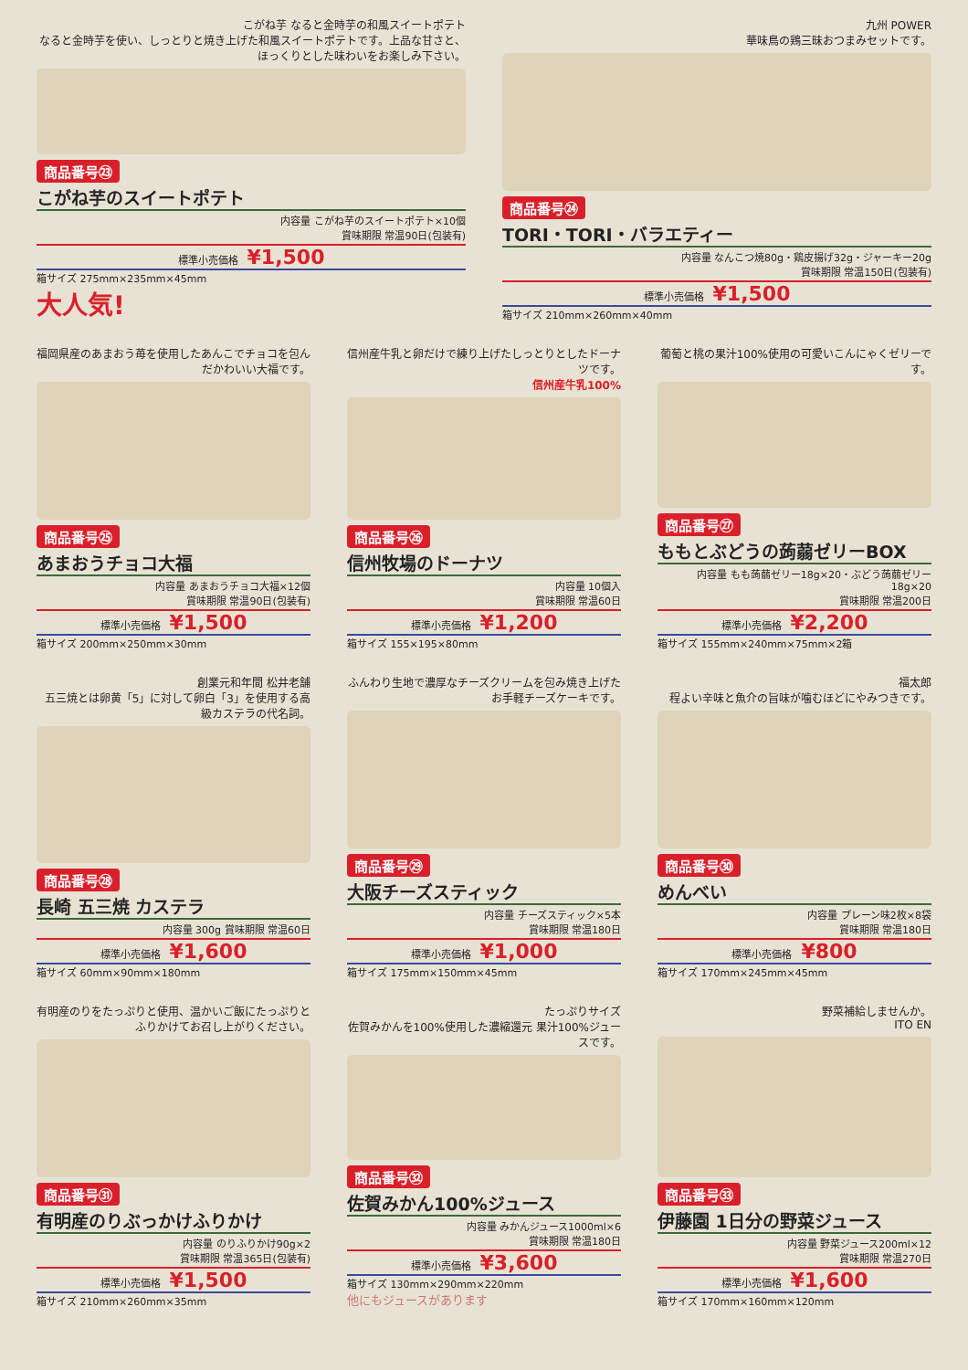こがね芋 なると金時芋の和風スイートポテト
なると金時芋を使い、しっとりと焼き上げた和風スイートポテトです。上品な甘さと、ほっくりとした味わいをお楽しみ下さい。
商品番号㉓
こがね芋のスイートポテト
内容量 こがね芋のスイートポテト×10個
賞味期限 常温90日(包装有)
標準小売価格 ¥1,500
箱サイズ 275mm×235mm×45mm
大人気!
九州 POWER
華味鳥の鶏三昧おつまみセットです。
商品番号㉔
TORI・TORI・バラエティー
内容量 なんこつ焼80g・鶏皮揚げ32g・ジャーキー20g
賞味期限 常温150日(包装有)
標準小売価格 ¥1,500
箱サイズ 210mm×260mm×40mm
福岡県産のあまおう苺を使用したあんこでチョコを包んだかわいい大福です。
商品番号㉕
あまおうチョコ大福
内容量 あまおうチョコ大福×12個
賞味期限 常温90日(包装有)
標準小売価格 ¥1,500
箱サイズ 200mm×250mm×30mm
信州産牛乳と卵だけで練り上げたしっとりとしたドーナツです。
信州産牛乳100%
商品番号㉖
信州牧場のドーナツ
内容量 10個入
賞味期限 常温60日
標準小売価格 ¥1,200
箱サイズ 155×195×80mm
葡萄と桃の果汁100%使用の可愛いこんにゃくゼリーです。
商品番号㉗
ももとぶどうの蒟蒻ゼリーBOX
内容量 もも蒟蒻ゼリー18g×20・ぶどう蒟蒻ゼリー18g×20
賞味期限 常温200日
標準小売価格 ¥2,200
箱サイズ 155mm×240mm×75mm×2箱
創業元和年間 松井老舗
五三焼とは卵黄「5」に対して卵白「3」を使用する高級カステラの代名詞。
商品番号㉘
長崎 五三焼 カステラ
内容量 300g 賞味期限 常温60日
標準小売価格 ¥1,600
箱サイズ 60mm×90mm×180mm
ふんわり生地で濃厚なチーズクリームを包み焼き上げたお手軽チーズケーキです。
商品番号㉙
大阪チーズスティック
内容量 チーズスティック×5本
賞味期限 常温180日
標準小売価格 ¥1,000
箱サイズ 175mm×150mm×45mm
福太郎
程よい辛味と魚介の旨味が噛むほどにやみつきです。
商品番号㉚
めんべい
内容量 プレーン味2枚×8袋
賞味期限 常温180日
標準小売価格 ¥800
箱サイズ 170mm×245mm×45mm
有明産のりをたっぷりと使用、温かいご飯にたっぷりとふりかけてお召し上がりください。
商品番号㉛
有明産のりぶっかけふりかけ
内容量 のりふりかけ90g×2
賞味期限 常温365日(包装有)
標準小売価格 ¥1,500
箱サイズ 210mm×260mm×35mm
たっぷりサイズ
佐賀みかんを100%使用した濃縮還元 果汁100%ジュースです。
商品番号㉜
佐賀みかん100%ジュース
内容量 みかんジュース1000ml×6
賞味期限 常温180日
標準小売価格 ¥3,600
箱サイズ 130mm×290mm×220mm
他にもジュースがあります
野菜補給しませんか。
ITO EN
商品番号㉝
伊藤園 1日分の野菜ジュース
内容量 野菜ジュース200ml×12
賞味期限 常温270日
標準小売価格 ¥1,600
箱サイズ 170mm×160mm×120mm